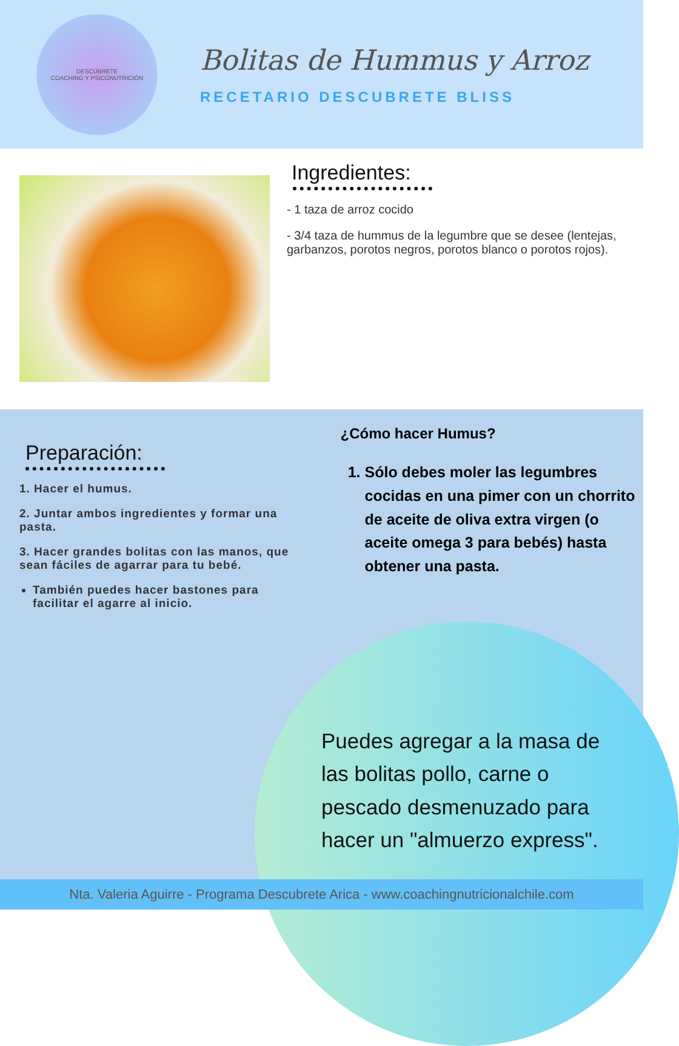DESCÚBRETE
COACHING Y PSICONUTRICIÓN
Bolitas de Hummus y Arroz
RECETARIO DESCUBRETE BLISS
Ingredientes:
- 1 taza de arroz cocido
- 3/4 taza de hummus de la legumbre que se desee (lentejas, garbanzos, porotos negros, porotos blanco o porotos rojos).
Preparación:
1. Hacer el humus.
2. Juntar ambos ingredientes y formar una pasta.
3. Hacer grandes bolitas con las manos, que sean fáciles de agarrar para tu bebé.
También puedes hacer bastones para facilitar el agarre al inicio.
¿Cómo hacer Humus?
1. Sólo debes moler las legumbres cocidas en una pimer con un chorrito de aceite de oliva extra virgen (o aceite omega 3 para bebés) hasta obtener una pasta.
Puedes agregar a la masa de las bolitas pollo, carne o pescado desmenuzado para hacer un "almuerzo express".
Nta. Valeria Aguirre - Programa Descubrete Arica - www.coachingnutricionalchile.com